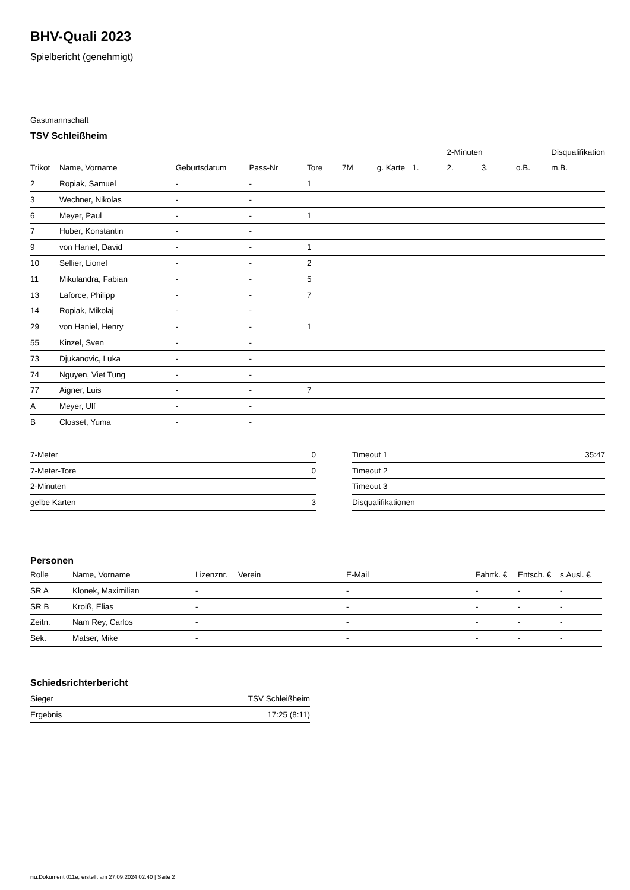BHV-Quali 2023
Spielbericht (genehmigt)
Gastmannschaft
TSV Schleißheim
| | | | | | | | | 2-Minuten | | | Disqualifikation | |
| --- | --- | --- | --- | --- | --- | --- | --- | --- | --- | --- | --- | --- |
| Trikot | Name, Vorname | Geburtsdatum | Pass-Nr | Tore | 7M | g. Karte | 1. | 2. | 3. | o.B. | m.B. | |
| 2 | Ropiak, Samuel | - | - | 1 | | | | | | | | |
| 3 | Wechner, Nikolas | - | - | | | | | | | | | |
| 6 | Meyer, Paul | - | - | 1 | | | | | | | | |
| 7 | Huber, Konstantin | - | - | | | | | | | | | |
| 9 | von Haniel, David | - | - | 1 | | | | | | | | |
| 10 | Sellier, Lionel | - | - | 2 | | | | | | | | |
| 11 | Mikulandra, Fabian | - | - | 5 | | | | | | | | |
| 13 | Laforce, Philipp | - | - | 7 | | | | | | | | |
| 14 | Ropiak, Mikolaj | - | - | | | | | | | | | |
| 29 | von Haniel, Henry | - | - | 1 | | | | | | | | |
| 55 | Kinzel, Sven | - | - | | | | | | | | | |
| 73 | Djukanovic, Luka | - | - | | | | | | | | | |
| 74 | Nguyen, Viet Tung | - | - | | | | | | | | | |
| 77 | Aigner, Luis | - | - | 7 | | | | | | | | |
| A | Meyer, Ulf | - | - | | | | | | | | | |
| B | Closset, Yuma | - | - | | | | | | | | | |
| 7-Meter | 0 |
| 7-Meter-Tore | 0 |
| 2-Minuten | |
| gelbe Karten | 3 |
| Timeout 1 | 35:47 |
| Timeout 2 | |
| Timeout 3 | |
| Disqualifikationen | |
Personen
| Rolle | Name, Vorname | Lizenznr. | Verein | E-Mail | Fahrtk. € | Entsch. € | s.Ausl. € |
| --- | --- | --- | --- | --- | --- | --- | --- |
| SR A | Klonek, Maximilian | - | | - | - | - | - |
| SR B | Kroiß, Elias | - | | - | - | - | - |
| Zeitn. | Nam Rey, Carlos | - | | - | - | - | - |
| Sek. | Matser, Mike | - | | - | - | - | - |
Schiedsrichterbericht
| Sieger | TSV Schleißheim |
| Ergebnis | 17:25 (8:11) |
nu.Dokument 011e, erstellt am 27.09.2024 02:40 | Seite 2